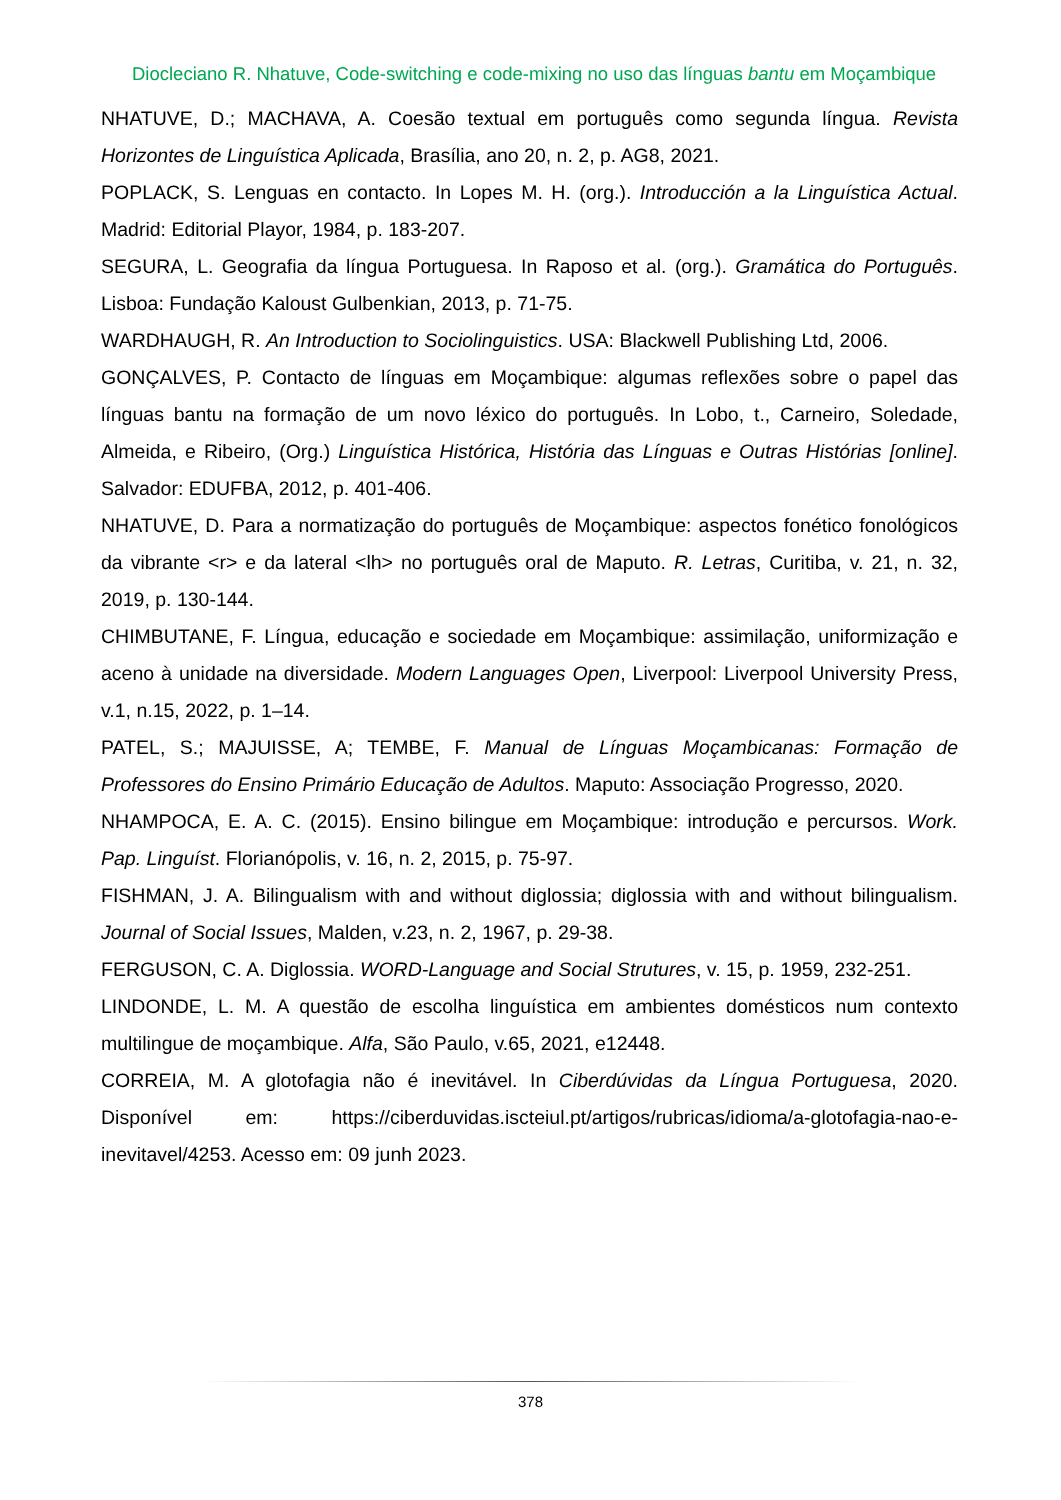Diocleciano R. Nhatuve, Code-switching e code-mixing no uso das línguas bantu em Moçambique
NHATUVE, D.; MACHAVA, A. Coesão textual em português como segunda língua. Revista Horizontes de Linguística Aplicada, Brasília, ano 20, n. 2, p. AG8, 2021.
POPLACK, S. Lenguas en contacto. In Lopes M. H. (org.). Introducción a la Linguística Actual. Madrid: Editorial Playor, 1984, p. 183-207.
SEGURA, L. Geografia da língua Portuguesa. In Raposo et al. (org.). Gramática do Português. Lisboa: Fundação Kaloust Gulbenkian, 2013, p. 71-75.
WARDHAUGH, R. An Introduction to Sociolinguistics. USA: Blackwell Publishing Ltd, 2006.
GONÇALVES, P. Contacto de línguas em Moçambique: algumas reflexões sobre o papel das línguas bantu na formação de um novo léxico do português. In Lobo, t., Carneiro, Soledade, Almeida, e Ribeiro, (Org.) Linguística Histórica, História das Línguas e Outras Histórias [online]. Salvador: EDUFBA, 2012, p. 401-406.
NHATUVE, D. Para a normatização do português de Moçambique: aspectos fonético fonológicos da vibrante <r> e da lateral <lh> no português oral de Maputo. R. Letras, Curitiba, v. 21, n. 32, 2019, p. 130-144.
CHIMBUTANE, F. Língua, educação e sociedade em Moçambique: assimilação, uniformização e aceno à unidade na diversidade. Modern Languages Open, Liverpool: Liverpool University Press, v.1, n.15, 2022, p. 1–14.
PATEL, S.; MAJUISSE, A; TEMBE, F. Manual de Línguas Moçambicanas: Formação de Professores do Ensino Primário Educação de Adultos. Maputo: Associação Progresso, 2020.
NHAMPOCA, E. A. C. (2015). Ensino bilingue em Moçambique: introdução e percursos. Work. Pap. Linguíst. Florianópolis, v. 16, n. 2, 2015, p. 75-97.
FISHMAN, J. A. Bilingualism with and without diglossia; diglossia with and without bilingualism. Journal of Social Issues, Malden, v.23, n. 2, 1967, p. 29-38.
FERGUSON, C. A. Diglossia. WORD-Language and Social Strutures, v. 15, p. 1959, 232-251.
LINDONDE, L. M. A questão de escolha linguística em ambientes domésticos num contexto multilingue de moçambique. Alfa, São Paulo, v.65, 2021, e12448.
CORREIA, M. A glotofagia não é inevitável. In Ciberdúvidas da Língua Portuguesa, 2020. Disponível em: https://ciberduvidas.iscteiul.pt/artigos/rubricas/idioma/a-glotofagia-nao-e-inevitavel/4253. Acesso em: 09 junh 2023.
378